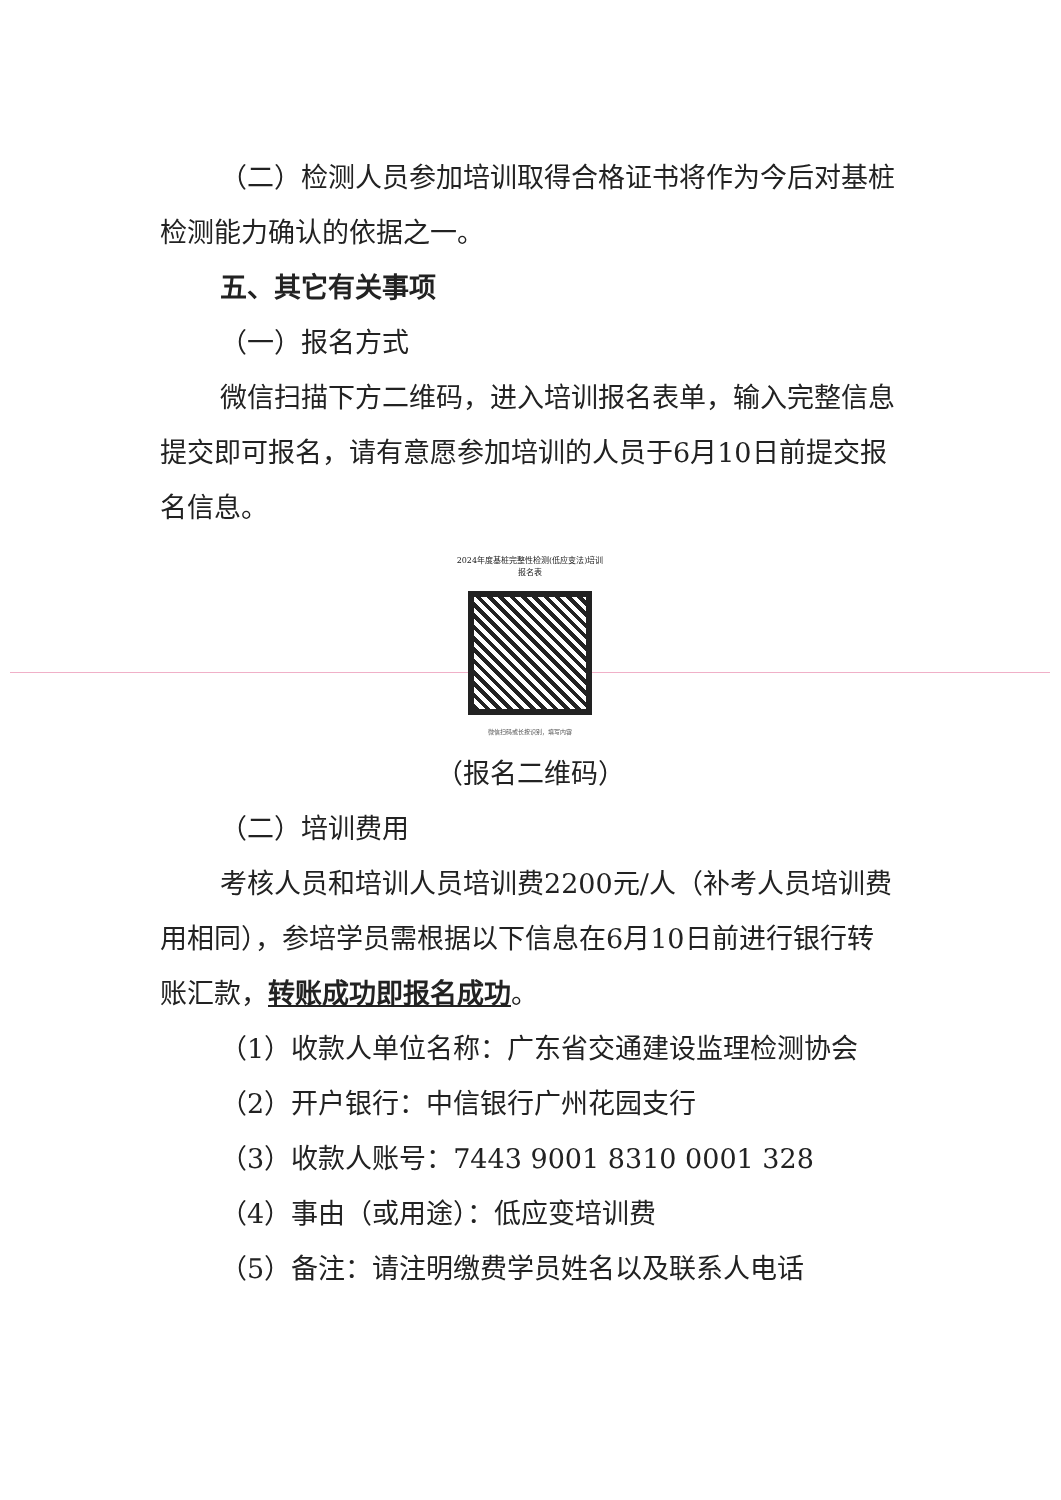（二）检测人员参加培训取得合格证书将作为今后对基桩检测能力确认的依据之一。
五、其它有关事项
（一）报名方式
微信扫描下方二维码，进入培训报名表单，输入完整信息提交即可报名，请有意愿参加培训的人员于6月10日前提交报名信息。
2024年度基桩完整性检测(低应变法)培训
报名表
微信扫码或长按识别，填写内容
（报名二维码）
（二）培训费用
考核人员和培训人员培训费2200元/人（补考人员培训费用相同），参培学员需根据以下信息在6月10日前进行银行转账汇款，转账成功即报名成功。
（1）收款人单位名称：广东省交通建设监理检测协会
（2）开户银行：中信银行广州花园支行
（3）收款人账号：7443 9001 8310 0001 328
（4）事由（或用途）：低应变培训费
（5）备注：请注明缴费学员姓名以及联系人电话